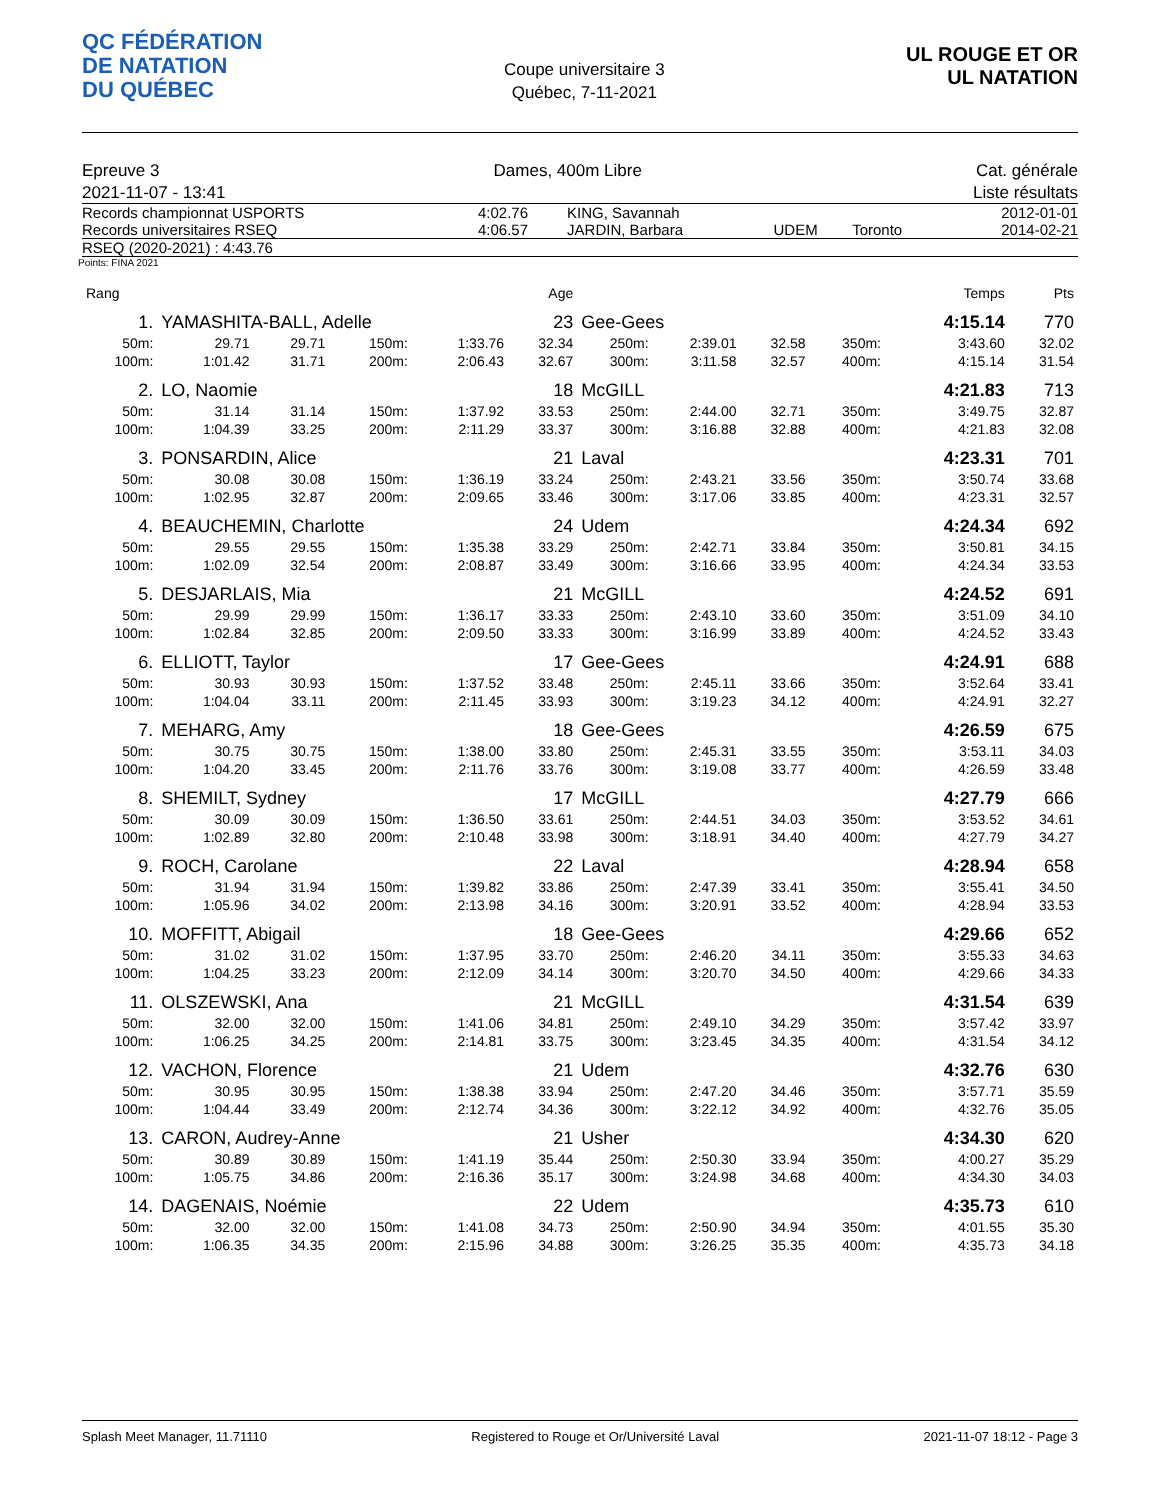QC FÉDÉRATION
DE NATATION
DU QUÉBEC
Coupe universitaire 3
Québec, 7-11-2021
UL ROUGE ET OR
UL NATATION
Epreuve 3 Dames, 400m Libre Cat. générale
2021-11-07 - 13:41 Liste résultats
| Records championnat USPORTS | 4:02.76 | KING, Savannah | | | 2012-01-01 |
| Records universitaires RSEQ | 4:06.57 | JARDIN, Barbara | UDEM | Toronto | 2014-02-21 |
| RSEQ (2020-2021) : 4:43.76 | | | | | |
Points: FINA 2021
| Rang | | | | | Age | | | | | | Temps | Pts |
| 1. | YAMASHITA-BALL, Adelle | | | | 23 | Gee-Gees | | | | | 4:15.14 | 770 |
| 50m: | 29.71 | 29.71 | 150m: | 1:33.76 | 32.34 | 250m: | 2:39.01 | 32.58 | 350m: | | 3:43.60 | 32.02 |
| 100m: | 1:01.42 | 31.71 | 200m: | 2:06.43 | 32.67 | 300m: | 3:11.58 | 32.57 | 400m: | | 4:15.14 | 31.54 |
| 2. | LO, Naomie | | | | 18 | McGILL | | | | | 4:21.83 | 713 |
| 50m: | 31.14 | 31.14 | 150m: | 1:37.92 | 33.53 | 250m: | 2:44.00 | 32.71 | 350m: | | 3:49.75 | 32.87 |
| 100m: | 1:04.39 | 33.25 | 200m: | 2:11.29 | 33.37 | 300m: | 3:16.88 | 32.88 | 400m: | | 4:21.83 | 32.08 |
| 3. | PONSARDIN, Alice | | | | 21 | Laval | | | | | 4:23.31 | 701 |
| 50m: | 30.08 | 30.08 | 150m: | 1:36.19 | 33.24 | 250m: | 2:43.21 | 33.56 | 350m: | | 3:50.74 | 33.68 |
| 100m: | 1:02.95 | 32.87 | 200m: | 2:09.65 | 33.46 | 300m: | 3:17.06 | 33.85 | 400m: | | 4:23.31 | 32.57 |
| 4. | BEAUCHEMIN, Charlotte | | | | 24 | Udem | | | | | 4:24.34 | 692 |
| 50m: | 29.55 | 29.55 | 150m: | 1:35.38 | 33.29 | 250m: | 2:42.71 | 33.84 | 350m: | | 3:50.81 | 34.15 |
| 100m: | 1:02.09 | 32.54 | 200m: | 2:08.87 | 33.49 | 300m: | 3:16.66 | 33.95 | 400m: | | 4:24.34 | 33.53 |
| 5. | DESJARLAIS, Mia | | | | 21 | McGILL | | | | | 4:24.52 | 691 |
| 50m: | 29.99 | 29.99 | 150m: | 1:36.17 | 33.33 | 250m: | 2:43.10 | 33.60 | 350m: | | 3:51.09 | 34.10 |
| 100m: | 1:02.84 | 32.85 | 200m: | 2:09.50 | 33.33 | 300m: | 3:16.99 | 33.89 | 400m: | | 4:24.52 | 33.43 |
| 6. | ELLIOTT, Taylor | | | | 17 | Gee-Gees | | | | | 4:24.91 | 688 |
| 50m: | 30.93 | 30.93 | 150m: | 1:37.52 | 33.48 | 250m: | 2:45.11 | 33.66 | 350m: | | 3:52.64 | 33.41 |
| 100m: | 1:04.04 | 33.11 | 200m: | 2:11.45 | 33.93 | 300m: | 3:19.23 | 34.12 | 400m: | | 4:24.91 | 32.27 |
| 7. | MEHARG, Amy | | | | 18 | Gee-Gees | | | | | 4:26.59 | 675 |
| 50m: | 30.75 | 30.75 | 150m: | 1:38.00 | 33.80 | 250m: | 2:45.31 | 33.55 | 350m: | | 3:53.11 | 34.03 |
| 100m: | 1:04.20 | 33.45 | 200m: | 2:11.76 | 33.76 | 300m: | 3:19.08 | 33.77 | 400m: | | 4:26.59 | 33.48 |
| 8. | SHEMILT, Sydney | | | | 17 | McGILL | | | | | 4:27.79 | 666 |
| 50m: | 30.09 | 30.09 | 150m: | 1:36.50 | 33.61 | 250m: | 2:44.51 | 34.03 | 350m: | | 3:53.52 | 34.61 |
| 100m: | 1:02.89 | 32.80 | 200m: | 2:10.48 | 33.98 | 300m: | 3:18.91 | 34.40 | 400m: | | 4:27.79 | 34.27 |
| 9. | ROCH, Carolane | | | | 22 | Laval | | | | | 4:28.94 | 658 |
| 50m: | 31.94 | 31.94 | 150m: | 1:39.82 | 33.86 | 250m: | 2:47.39 | 33.41 | 350m: | | 3:55.41 | 34.50 |
| 100m: | 1:05.96 | 34.02 | 200m: | 2:13.98 | 34.16 | 300m: | 3:20.91 | 33.52 | 400m: | | 4:28.94 | 33.53 |
| 10. | MOFFITT, Abigail | | | | 18 | Gee-Gees | | | | | 4:29.66 | 652 |
| 50m: | 31.02 | 31.02 | 150m: | 1:37.95 | 33.70 | 250m: | 2:46.20 | 34.11 | 350m: | | 3:55.33 | 34.63 |
| 100m: | 1:04.25 | 33.23 | 200m: | 2:12.09 | 34.14 | 300m: | 3:20.70 | 34.50 | 400m: | | 4:29.66 | 34.33 |
| 11. | OLSZEWSKI, Ana | | | | 21 | McGILL | | | | | 4:31.54 | 639 |
| 50m: | 32.00 | 32.00 | 150m: | 1:41.06 | 34.81 | 250m: | 2:49.10 | 34.29 | 350m: | | 3:57.42 | 33.97 |
| 100m: | 1:06.25 | 34.25 | 200m: | 2:14.81 | 33.75 | 300m: | 3:23.45 | 34.35 | 400m: | | 4:31.54 | 34.12 |
| 12. | VACHON, Florence | | | | 21 | Udem | | | | | 4:32.76 | 630 |
| 50m: | 30.95 | 30.95 | 150m: | 1:38.38 | 33.94 | 250m: | 2:47.20 | 34.46 | 350m: | | 3:57.71 | 35.59 |
| 100m: | 1:04.44 | 33.49 | 200m: | 2:12.74 | 34.36 | 300m: | 3:22.12 | 34.92 | 400m: | | 4:32.76 | 35.05 |
| 13. | CARON, Audrey-Anne | | | | 21 | Usher | | | | | 4:34.30 | 620 |
| 50m: | 30.89 | 30.89 | 150m: | 1:41.19 | 35.44 | 250m: | 2:50.30 | 33.94 | 350m: | | 4:00.27 | 35.29 |
| 100m: | 1:05.75 | 34.86 | 200m: | 2:16.36 | 35.17 | 300m: | 3:24.98 | 34.68 | 400m: | | 4:34.30 | 34.03 |
| 14. | DAGENAIS, Noémie | | | | 22 | Udem | | | | | 4:35.73 | 610 |
| 50m: | 32.00 | 32.00 | 150m: | 1:41.08 | 34.73 | 250m: | 2:50.90 | 34.94 | 350m: | | 4:01.55 | 35.30 |
| 100m: | 1:06.35 | 34.35 | 200m: | 2:15.96 | 34.88 | 300m: | 3:26.25 | 35.35 | 400m: | | 4:35.73 | 34.18 |
Splash Meet Manager, 11.71110 Registered to Rouge et Or/Université Laval 2021-11-07 18:12 - Page 3